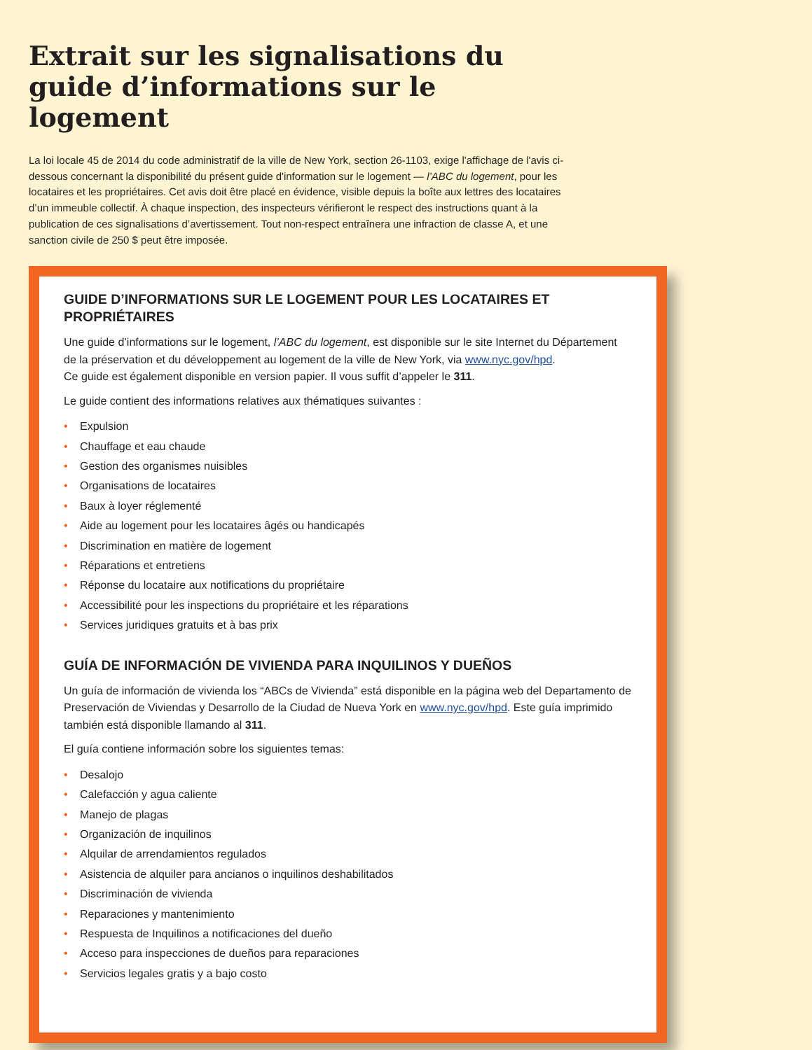Extrait sur les signalisations du guide d’informations sur le logement
La loi locale 45 de 2014 du code administratif de la ville de New York, section 26-1103, exige l'affichage de l'avis ci-dessous concernant la disponibilité du présent guide d'information sur le logement — l’ABC du logement, pour les locataires et les propriétaires. Cet avis doit être placé en évidence, visible depuis la boîte aux lettres des locataires d’un immeuble collectif. À chaque inspection, des inspecteurs vérifieront le respect des instructions quant à la publication de ces signalisations d’avertissement. Tout non-respect entraînera une infraction de classe A, et une sanction civile de 250 $ peut être imposée.
GUIDE D’INFORMATIONS SUR LE LOGEMENT POUR LES LOCATAIRES ET PROPRIÉTAIRES
Une guide d’informations sur le logement, l’ABC du logement, est disponible sur le site Internet du Département de la préservation et du développement au logement de la ville de New York, via www.nyc.gov/hpd.
Ce guide est également disponible en version papier. Il vous suffit d’appeler le 311.
Le guide contient des informations relatives aux thématiques suivantes :
• Expulsion
• Chauffage et eau chaude
• Gestion des organismes nuisibles
• Organisations de locataires
• Baux à loyer réglementé
• Aide au logement pour les locataires âgés ou handicapés
• Discrimination en matière de logement
• Réparations et entretiens
• Réponse du locataire aux notifications du propriétaire
• Accessibilité pour les inspections du propriétaire et les réparations
• Services juridiques gratuits et à bas prix
GUÍA DE INFORMACIÓN DE VIVIENDA PARA INQUILINOS Y DUEÑOS
Un guía de información de vivienda los “ABCs de Vivienda” está disponible en la página web del Departamento de Preservación de Viviendas y Desarrollo de la Ciudad de Nueva York en www.nyc.gov/hpd. Este guía imprimido también está disponible llamando al 311.
El guía contiene información sobre los siguientes temas:
• Desalojo
• Calefacción y agua caliente
• Manejo de plagas
• Organización de inquilinos
• Alquilar de arrendamientos regulados
• Asistencia de alquiler para ancianos o inquilinos deshabilitados
• Discriminación de vivienda
• Reparaciones y mantenimiento
• Respuesta de Inquilinos a notificaciones del dueño
• Acceso para inspecciones de dueños para reparaciones
• Servicios legales gratis y a bajo costo